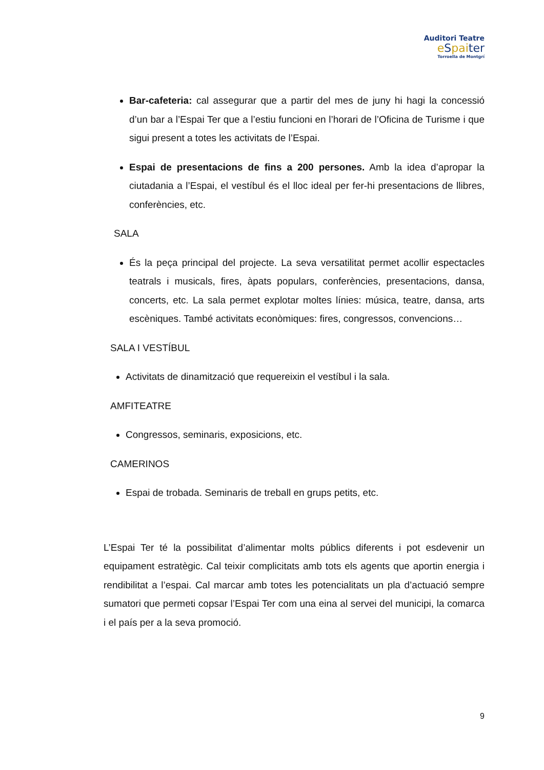Auditori Teatre
eSpaiter
Torroella de Montgrí
Bar-cafeteria: cal assegurar que a partir del mes de juny hi hagi la concessió d’un bar a l’Espai Ter que a l’estiu funcioni en l’horari de l’Oficina de Turisme i que sigui present a totes les activitats de l’Espai.
Espai de presentacions de fins a 200 persones. Amb la idea d’apropar la ciutadania a l’Espai, el vestíbul és el lloc ideal per fer-hi presentacions de llibres, conferències, etc.
SALA
És la peça principal del projecte. La seva versatilitat permet acollir espectacles teatrals i musicals, fires, àpats populars, conferències, presentacions, dansa, concerts, etc. La sala permet explotar moltes línies: música, teatre, dansa, arts escèniques. També activitats econòmiques: fires, congressos, convencions…
SALA I VESTÍBUL
Activitats de dinamització que requereixin el vestíbul i la sala.
AMFITEATRE
Congressos, seminaris, exposicions, etc.
CAMERINOS
Espai de trobada. Seminaris de treball en grups petits, etc.
L’Espai Ter té la possibilitat d’alimentar molts públics diferents i pot esdevenir un equipament estratègic. Cal teixir complicitats amb tots els agents que aportin energia i rendibilitat a l’espai. Cal marcar amb totes les potencialitats un pla d’actuació sempre sumatori que permeti copsar l’Espai Ter com una eina al servei del municipi, la comarca i el país per a la seva promoció.
9